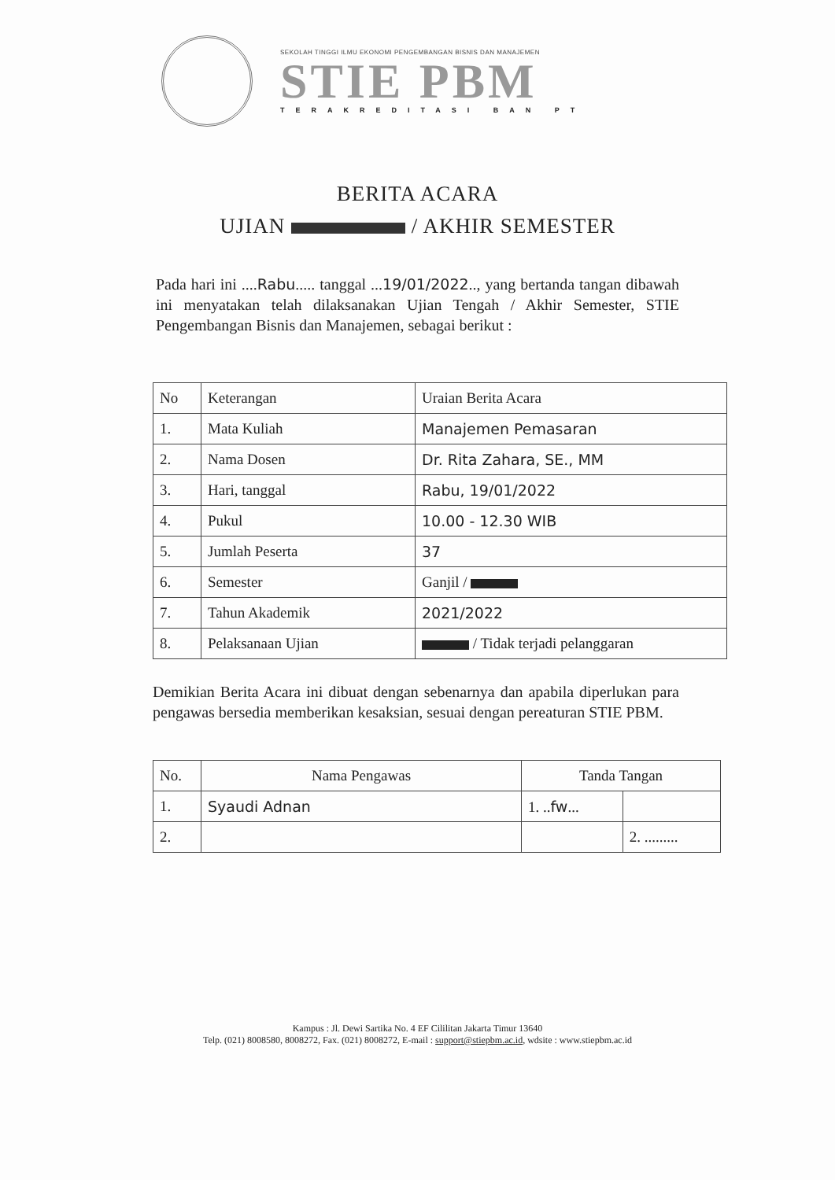SEKOLAH TINGGI ILMU EKONOMI PENGEMBANGAN BISNIS DAN MANAJEMEN
STIE PBM
TERAKREDITASI BAN PT
BERITA ACARA
UJIAN / AKHIR SEMESTER
Pada hari ini ....Rabu..... tanggal ...19/01/2022.., yang bertanda tangan dibawah ini menyatakan telah dilaksanakan Ujian Tengah / Akhir Semester, STIE Pengembangan Bisnis dan Manajemen, sebagai berikut :
| No | Keterangan | Uraian Berita Acara |
| --- | --- | --- |
| 1. | Mata Kuliah | Manajemen Pemasaran |
| 2. | Nama Dosen | Dr. Rita Zahara, SE., MM |
| 3. | Hari, tanggal | Rabu, 19/01/2022 |
| 4. | Pukul | 10.00 - 12.30 WIB |
| 5. | Jumlah Peserta | 37 |
| 6. | Semester | Ganjil / |
| 7. | Tahun Akademik | 2021/2022 |
| 8. | Pelaksanaan Ujian | / Tidak terjadi pelanggaran |
Demikian Berita Acara ini dibuat dengan sebenarnya dan apabila diperlukan para pengawas bersedia memberikan kesaksian, sesuai dengan pereaturan STIE PBM.
| No. | Nama Pengawas | Tanda Tangan | |
| --- | --- | --- | --- |
| 1. | Syaudi Adnan | 1. .. fw ... | |
| 2. | | | 2. ......... |
Kampus : Jl. Dewi Sartika No. 4 EF Cililitan Jakarta Timur 13640
Telp. (021) 8008580, 8008272, Fax. (021) 8008272, E-mail : support@stiepbm.ac.id, wdsite : www.stiepbm.ac.id